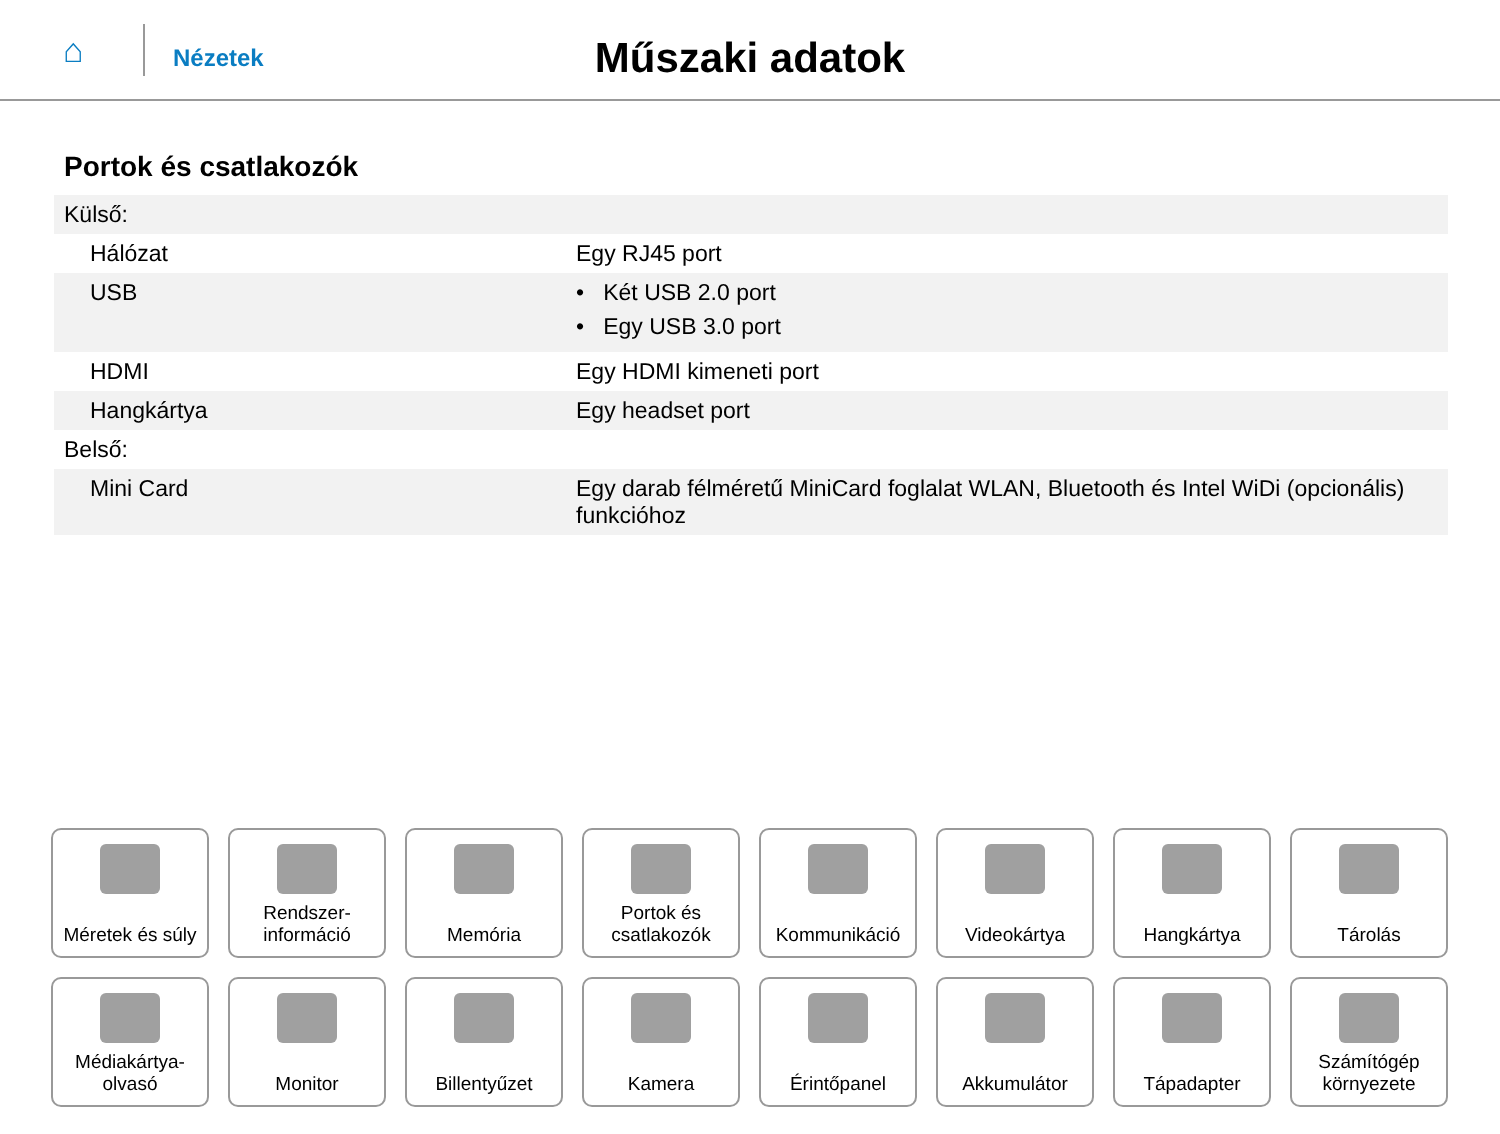⌂
Nézetek
Műszaki adatok
Portok és csatlakozók
| Külső: | |
| Hálózat | Egy RJ45 port |
| USB | • Két USB 2.0 port • Egy USB 3.0 port |
| HDMI | Egy HDMI kimeneti port |
| Hangkártya | Egy headset port |
| Belső: | |
| Mini Card | Egy darab félméretű MiniCard foglalat WLAN, Bluetooth és Intel WiDi (opcionális) funkcióhoz |
Méretek és súly
Rendszer-
információ
Memória
Portok és
csatlakozók
Kommunikáció
Videokártya
Hangkártya
Tárolás
Médiakártya-
olvasó
Monitor
Billentyűzet
Kamera
Érintőpanel
Akkumulátor
Tápadapter
Számítógép
környezete